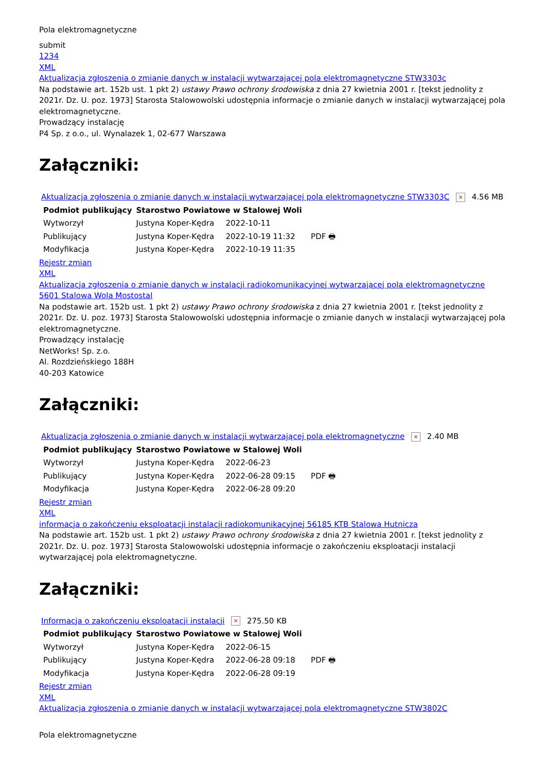Pola elektromagnetyczne
submit
1234
XML
Aktualizacja zgłoszenia o zmianie danych w instalacji wytwarzającej pola elektromagnetyczne STW3303c
Na podstawie art. 152b ust. 1 pkt 2) ustawy Prawo ochrony środowiska z dnia 27 kwietnia 2001 r. [tekst jednolity z 2021r. Dz. U. poz. 1973] Starosta Stalowowolski udostępnia informacje o zmianie danych w instalacji wytwarzającej pola elektromagnetyczne.
Prowadzący instalację
P4 Sp. z o.o., ul. Wynalazek 1, 02-677 Warszawa
Załączniki:
Aktualizacja zgłoszenia o zmianie danych w instalacji wytwarzającej pola elektromagnetyczne STW3303C × 4.56 MB
| Podmiot publikujący | Starostwo Powiatowe w Stalowej Woli | | |
| Wytworzył | Justyna Koper-Kędra | 2022-10-11 | PDF 🖶 |
| Publikujący | Justyna Koper-Kędra | 2022-10-19 11:32 | |
| Modyfikacja | Justyna Koper-Kędra | 2022-10-19 11:35 | |
Rejestr zmian
XML
Aktualizacja zgłoszenia o zmianie danych w instalacji radiokomunikacyjnej wytwarzającej pola elektromagnetyczne 5601 Stalowa Wola Mostostal
Na podstawie art. 152b ust. 1 pkt 2) ustawy Prawo ochrony środowiska z dnia 27 kwietnia 2001 r. [tekst jednolity z 2021r. Dz. U. poz. 1973] Starosta Stalowowolski udostępnia informacje o zmianie danych w instalacji wytwarzającej pola elektromagnetyczne.
Prowadzący instalację
NetWorks! Sp. z.o.
Al. Rozdzieńskiego 188H
40-203 Katowice
Załączniki:
Aktualizacja zgłoszenia o zmianie danych w instalacji wytwarzającej pola elektromagnetyczne × 2.40 MB
| Podmiot publikujący | Starostwo Powiatowe w Stalowej Woli | | |
| Wytworzył | Justyna Koper-Kędra | 2022-06-23 | PDF 🖶 |
| Publikujący | Justyna Koper-Kędra | 2022-06-28 09:15 | |
| Modyfikacja | Justyna Koper-Kędra | 2022-06-28 09:20 | |
Rejestr zmian
XML
informacja o zakończeniu eksploatacji instalacji radiokomunikacyjnej 56185 KTB Stalowa Hutnicza
Na podstawie art. 152b ust. 1 pkt 2) ustawy Prawo ochrony środowiska z dnia 27 kwietnia 2001 r. [tekst jednolity z 2021r. Dz. U. poz. 1973] Starosta Stalowowolski udostępnia informacje o zakończeniu eksploatacji instalacji wytwarzającej pola elektromagnetyczne.
Załączniki:
Informacja o zakończeniu eksploatacji instalacji × 275.50 KB
| Podmiot publikujący | Starostwo Powiatowe w Stalowej Woli | | |
| Wytworzył | Justyna Koper-Kędra | 2022-06-15 | PDF 🖶 |
| Publikujący | Justyna Koper-Kędra | 2022-06-28 09:18 | |
| Modyfikacja | Justyna Koper-Kędra | 2022-06-28 09:19 | |
Rejestr zmian
XML
Aktualizacja zgłoszenia o zmianie danych w instalacji wytwarzającej pola elektromagnetyczne STW3802C
Pola elektromagnetyczne